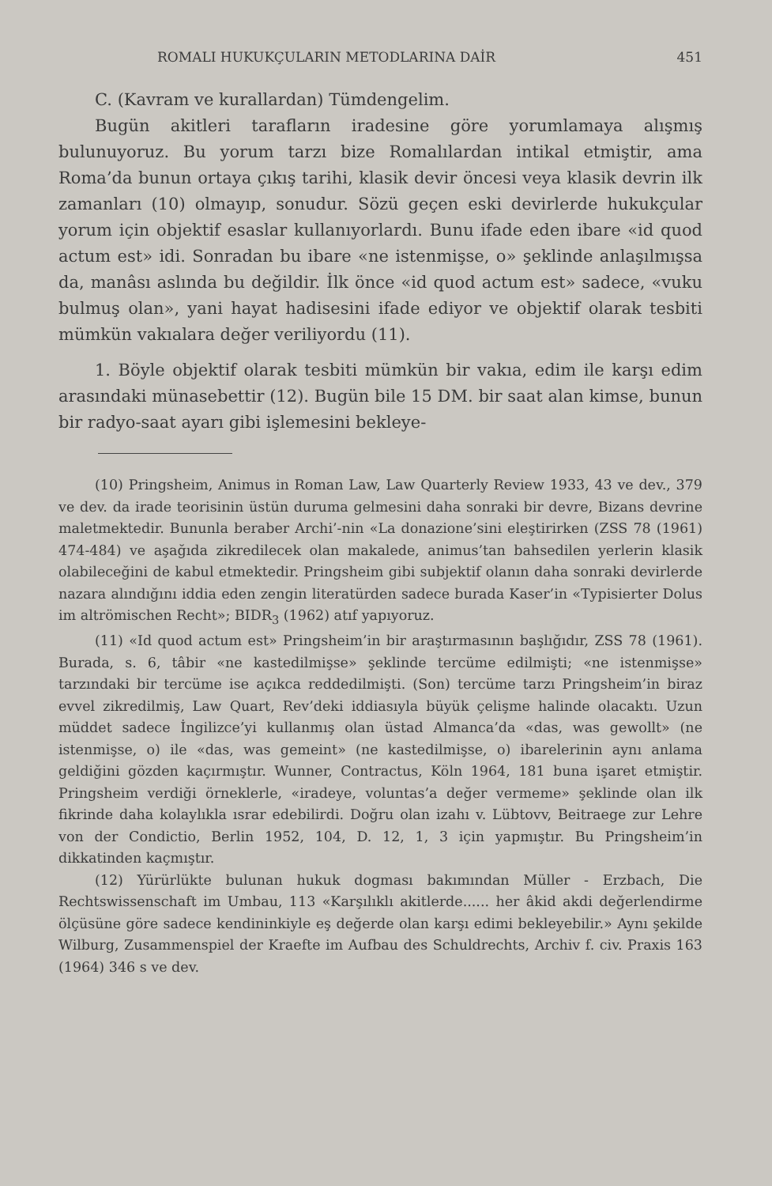ROMALI HUKUKÇULARIN METODLARINA DAİR 451
C. (Kavram ve kurallardan) Tümdengelim.
Bugün akitleri tarafların iradesine göre yorumlamaya alışmış bulunuyoruz. Bu yorum tarzı bize Romalılardan intikal etmiştir, ama Roma’da bunun ortaya çıkış tarihi, klasik devir öncesi veya klasik devrin ilk zamanları (10) olmayıp, sonudur. Sözü geçen eski devirlerde hukukçular yorum için objektif esaslar kullanıyorlardı. Bunu ifade eden ibare «id quod actum est» idi. Sonradan bu ibare «ne istenmişse, o» şeklinde anlaşılmışsa da, manâsı aslında bu değildir. İlk önce «id quod actum est» sadece, «vuku bulmuş olan», yani hayat hadisesini ifade ediyor ve objektif olarak tesbiti mümkün vakıalara değer veriliyordu (11).
1. Böyle objektif olarak tesbiti mümkün bir vakıa, edim ile karşı edim arasındaki münasebettir (12). Bugün bile 15 DM. bir saat alan kimse, bunun bir radyo-saat ayarı gibi işlemesini bekleye-
(10) Pringsheim, Animus in Roman Law, Law Quarterly Review 1933, 43 ve dev., 379 ve dev. da irade teorisinin üstün duruma gelmesini daha sonraki bir devre, Bizans devrine maletmektedir. Bununla beraber Archi’-nin «La donazione’sini eleştirirken (ZSS 78 (1961) 474-484) ve aşağıda zikredilecek olan makalede, animus’tan bahsedilen yerlerin klasik olabileceğini de kabul etmektedir. Pringsheim gibi subjektif olanın daha sonraki devirlerde nazara alındığını iddia eden zengin literatürden sadece burada Kaser’in «Typisierter Dolus im altrömischen Recht»; BIDR<sub>3</sub> (1962) atıf yapıyoruz.
(11) «Id quod actum est» Pringsheim’in bir araştırmasının başlığıdır, ZSS 78 (1961). Burada, s. 6, tâbir «ne kastedilmişse» şeklinde tercüme edilmişti; «ne istenmişse» tarzındaki bir tercüme ise açıkca reddedilmişti. (Son) tercüme tarzı Pringsheim’in biraz evvel zikredilmiş, Law Quart, Rev’deki iddiasıyla büyük çelişme halinde olacaktı. Uzun müddet sadece İngilizce’yi kullanmış olan üstad Almanca’da «das, was gewollt» (ne istenmişse, o) ile «das, was gemeint» (ne kastedilmişse, o) ibarelerinin aynı anlama geldiğini gözden kaçırmıştır. Wunner, Contractus, Köln 1964, 181 buna işaret etmiştir. Pringsheim verdiği örneklerle, «iradeye, voluntas’a değer vermeme» şeklinde olan ilk fikrinde daha kolaylıkla ısrar edebilirdi. Doğru olan izahı v. Lübtovv, Beitraege zur Lehre von der Condictio, Berlin 1952, 104, D. 12, 1, 3 için yapmıştır. Bu Pringsheim’in dikkatinden kaçmıştır.
(12) Yürürlükte bulunan hukuk dogması bakımından Müller - Erzbach, Die Rechtswissenschaft im Umbau, 113 «Karşılıklı akitlerde...... her âkid akdi değerlendirme ölçüsüne göre sadece kendininkiyle eş değerde olan karşı edimi bekleyebilir.» Aynı şekilde Wilburg, Zusammenspiel der Kraefte im Aufbau des Schuldrechts, Archiv f. civ. Praxis 163 (1964) 346 s ve dev.